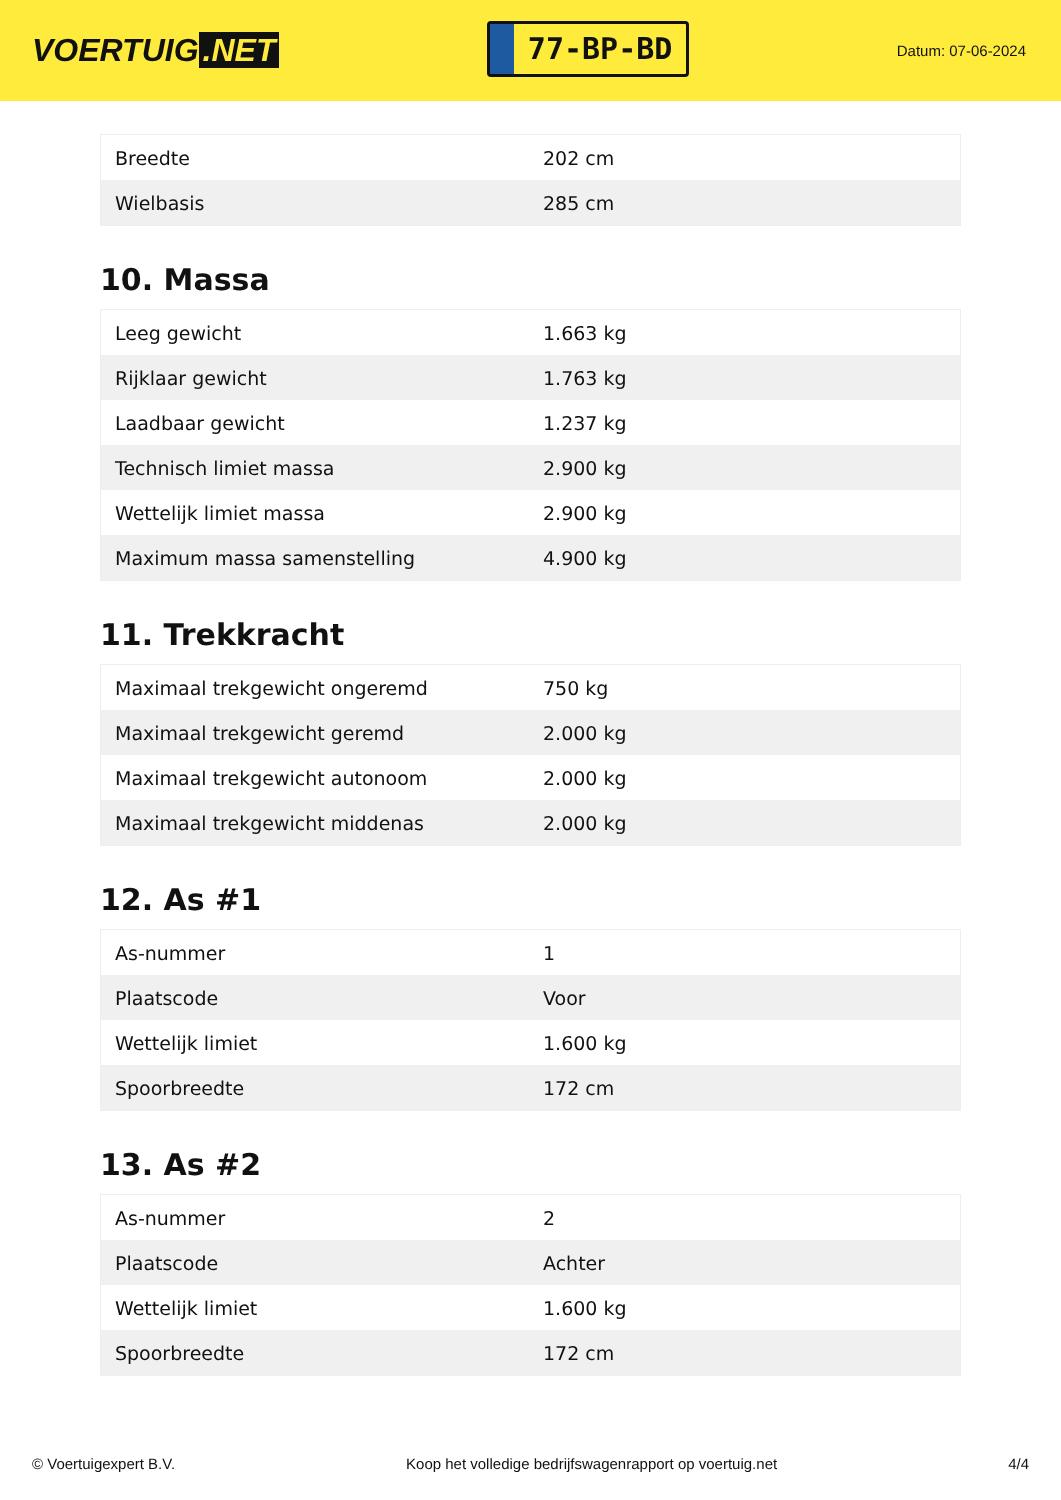VOERTUIG.NET
77-BP-BD
Datum: 07-06-2024
| Breedte | 202 cm |
| Wielbasis | 285 cm |
10. Massa
| Leeg gewicht | 1.663 kg |
| Rijklaar gewicht | 1.763 kg |
| Laadbaar gewicht | 1.237 kg |
| Technisch limiet massa | 2.900 kg |
| Wettelijk limiet massa | 2.900 kg |
| Maximum massa samenstelling | 4.900 kg |
11. Trekkracht
| Maximaal trekgewicht ongeremd | 750 kg |
| Maximaal trekgewicht geremd | 2.000 kg |
| Maximaal trekgewicht autonoom | 2.000 kg |
| Maximaal trekgewicht middenas | 2.000 kg |
12. As #1
| As-nummer | 1 |
| Plaatscode | Voor |
| Wettelijk limiet | 1.600 kg |
| Spoorbreedte | 172 cm |
13. As #2
| As-nummer | 2 |
| Plaatscode | Achter |
| Wettelijk limiet | 1.600 kg |
| Spoorbreedte | 172 cm |
© Voertuigexpert B.V. Koop het volledige bedrijfswagenrapport op voertuig.net 4/4